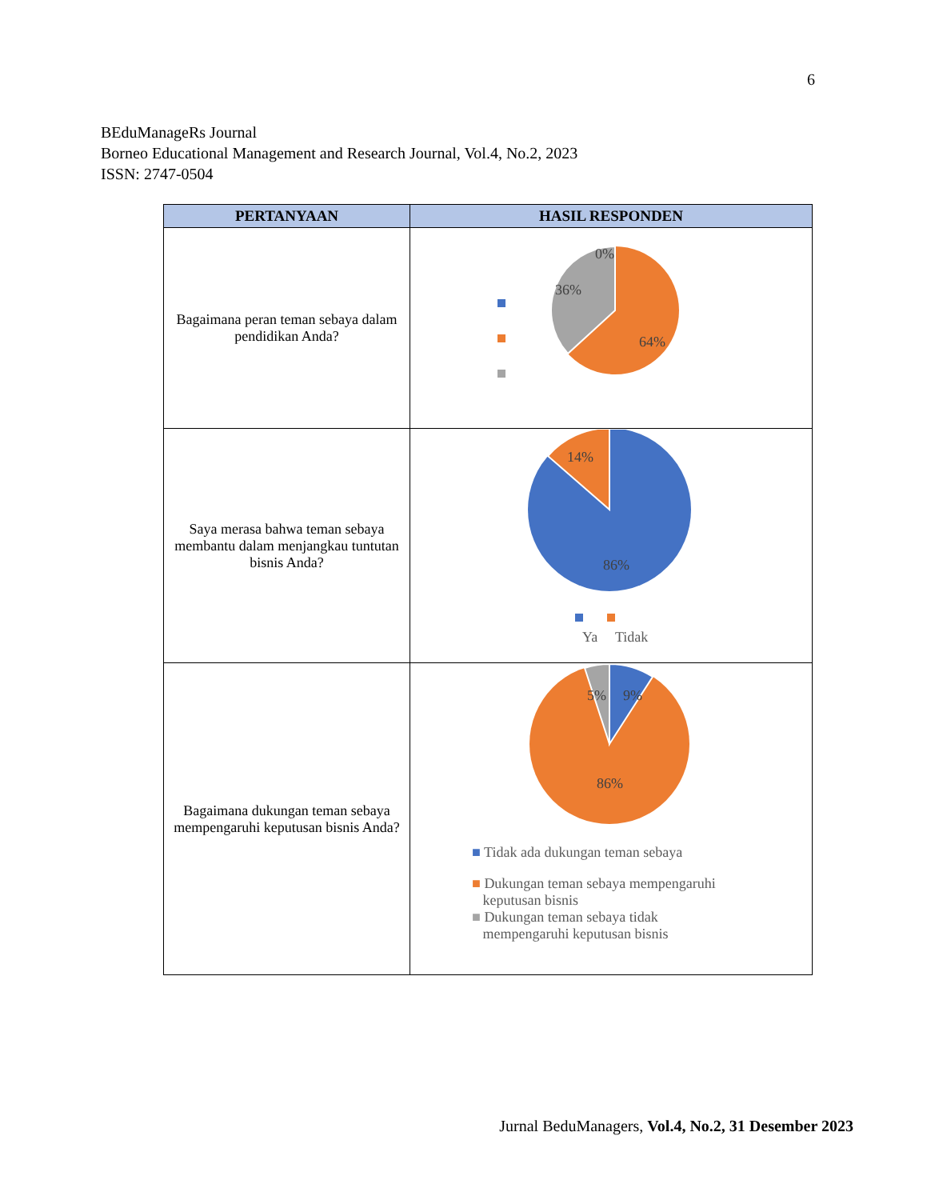6
BEduManageRs Journal
Borneo Educational Management and Research Journal, Vol.4, No.2, 2023
ISSN: 2747-0504
| PERTANYAAN | HASIL RESPONDEN |
| --- | --- |
| Bagaimana peran teman sebaya dalam pendidikan Anda? | 0% 36% 64% |
| Saya merasa bahwa teman sebaya membantu dalam menjangkau tuntutan bisnis Anda? | 14% 86% Ya Tidak |
| Bagaimana dukungan teman sebaya mempengaruhi keputusan bisnis Anda? | 5% 9% 86% ■ Tidak ada dukungan teman sebaya ■ Dukungan teman sebaya mempengaruhi keputusan bisnis ■ Dukungan teman sebaya tidak mempengaruhi keputusan bisnis |
Jurnal BeduManagers, Vol.4, No.2, 31 Desember 2023